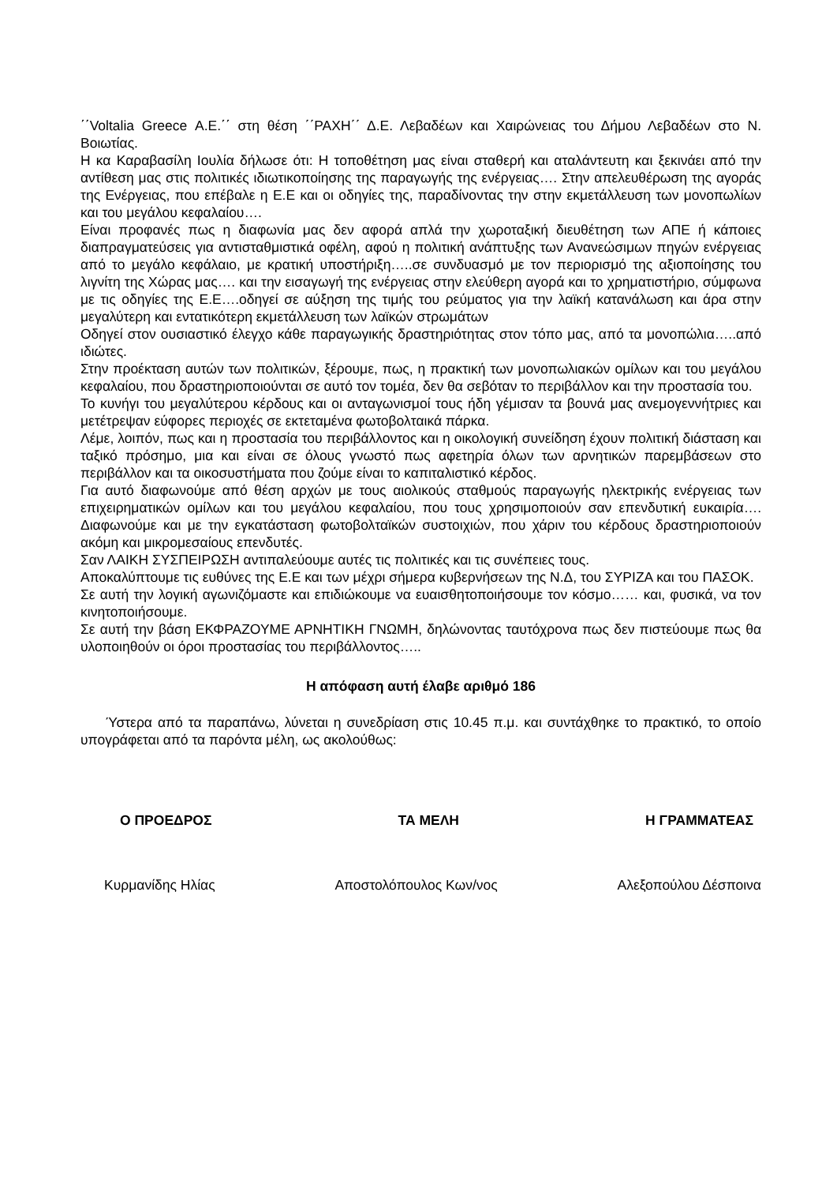΄΄Voltalia Greece Α.Ε.΄΄ στη θέση ΄΄ΡΑΧΗ΄΄ Δ.Ε. Λεβαδέων και Χαιρώνειας του Δήμου Λεβαδέων στο Ν. Βοιωτίας.
Η κα Καραβασίλη Ιουλία δήλωσε ότι: Η τοποθέτηση μας είναι σταθερή και αταλάντευτη και ξεκινάει από την αντίθεση μας στις πολιτικές ιδιωτικοποίησης της παραγωγής της ενέργειας…. Στην απελευθέρωση της αγοράς της Ενέργειας, που επέβαλε η Ε.Ε και οι οδηγίες της, παραδίνοντας την στην εκμετάλλευση των μονοπωλίων και του μεγάλου κεφαλαίου….
Είναι προφανές πως η διαφωνία μας δεν αφορά απλά την χωροταξική διευθέτηση των ΑΠΕ ή κάποιες διαπραγματεύσεις για αντισταθμιστικά οφέλη, αφού η πολιτική ανάπτυξης των Ανανεώσιμων πηγών ενέργειας από το μεγάλο κεφάλαιο, με κρατική υποστήριξη…..σε συνδυασμό με τον περιορισμό της αξιοποίησης του λιγνίτη της Χώρας μας…. και την εισαγωγή της ενέργειας στην ελεύθερη αγορά και το χρηματιστήριο, σύμφωνα με τις οδηγίες της Ε.Ε….οδηγεί σε αύξηση της τιμής του ρεύματος για την λαϊκή κατανάλωση και άρα στην μεγαλύτερη και εντατικότερη εκμετάλλευση των λαϊκών στρωμάτων
Οδηγεί στον ουσιαστικό έλεγχο κάθε παραγωγικής δραστηριότητας στον τόπο μας, από τα μονοπώλια…..από ιδιώτες.
Στην προέκταση αυτών των πολιτικών, ξέρουμε, πως, η πρακτική των μονοπωλιακών ομίλων και του μεγάλου κεφαλαίου, που δραστηριοποιούνται σε αυτό τον τομέα, δεν θα σεβόταν το περιβάλλον και την προστασία του.
Το κυνήγι του μεγαλύτερου κέρδους και οι ανταγωνισμοί τους ήδη γέμισαν τα βουνά μας ανεμογεννήτριες και μετέτρεψαν εύφορες περιοχές σε εκτεταμένα φωτοβολταικά πάρκα.
Λέμε, λοιπόν, πως και η προστασία του περιβάλλοντος και η οικολογική συνείδηση έχουν πολιτική διάσταση και ταξικό πρόσημο, μια και είναι σε όλους γνωστό πως αφετηρία όλων των αρνητικών παρεμβάσεων στο περιβάλλον και τα οικοσυστήματα που ζούμε είναι το καπιταλιστικό κέρδος.
Για αυτό διαφωνούμε από θέση αρχών με τους αιολικούς σταθμούς παραγωγής ηλεκτρικής ενέργειας των επιχειρηματικών ομίλων και του μεγάλου κεφαλαίου, που τους χρησιμοποιούν σαν επενδυτική ευκαιρία…. Διαφωνούμε και με την εγκατάσταση φωτοβολταϊκών συστοιχιών, που χάριν του κέρδους δραστηριοποιούν ακόμη και μικρομεσαίους επενδυτές.
Σαν ΛΑΙΚΗ ΣΥΣΠΕΙΡΩΣΗ αντιπαλεύουμε αυτές τις πολιτικές και τις συνέπειες τους.
Αποκαλύπτουμε τις ευθύνες της Ε.Ε και των μέχρι σήμερα κυβερνήσεων της Ν.Δ, του ΣΥΡΙΖΑ και του ΠΑΣΟΚ.
Σε αυτή την λογική αγωνιζόμαστε και επιδιώκουμε να ευαισθητοποιήσουμε τον κόσμο…… και, φυσικά, να τον κινητοποιήσουμε.
Σε αυτή την βάση ΕΚΦΡΑΖΟΥΜΕ ΑΡΝΗΤΙΚΗ ΓΝΩΜΗ, δηλώνοντας ταυτόχρονα πως δεν πιστεύουμε πως θα υλοποιηθούν οι όροι προστασίας του περιβάλλοντος…..
Η απόφαση αυτή έλαβε αριθμό 186
Ύστερα από τα παραπάνω, λύνεται η συνεδρίαση στις 10.45 π.μ. και συντάχθηκε το πρακτικό, το οποίο υπογράφεται από τα παρόντα μέλη, ως ακολούθως:
Ο ΠΡΟΕΔΡΟΣ ΤΑ ΜΕΛΗ Η ΓΡΑΜΜΑΤΕΑΣ
Κυρμανίδης Ηλίας Αποστολόπουλος Κων/νος Αλεξοπούλου Δέσποινα